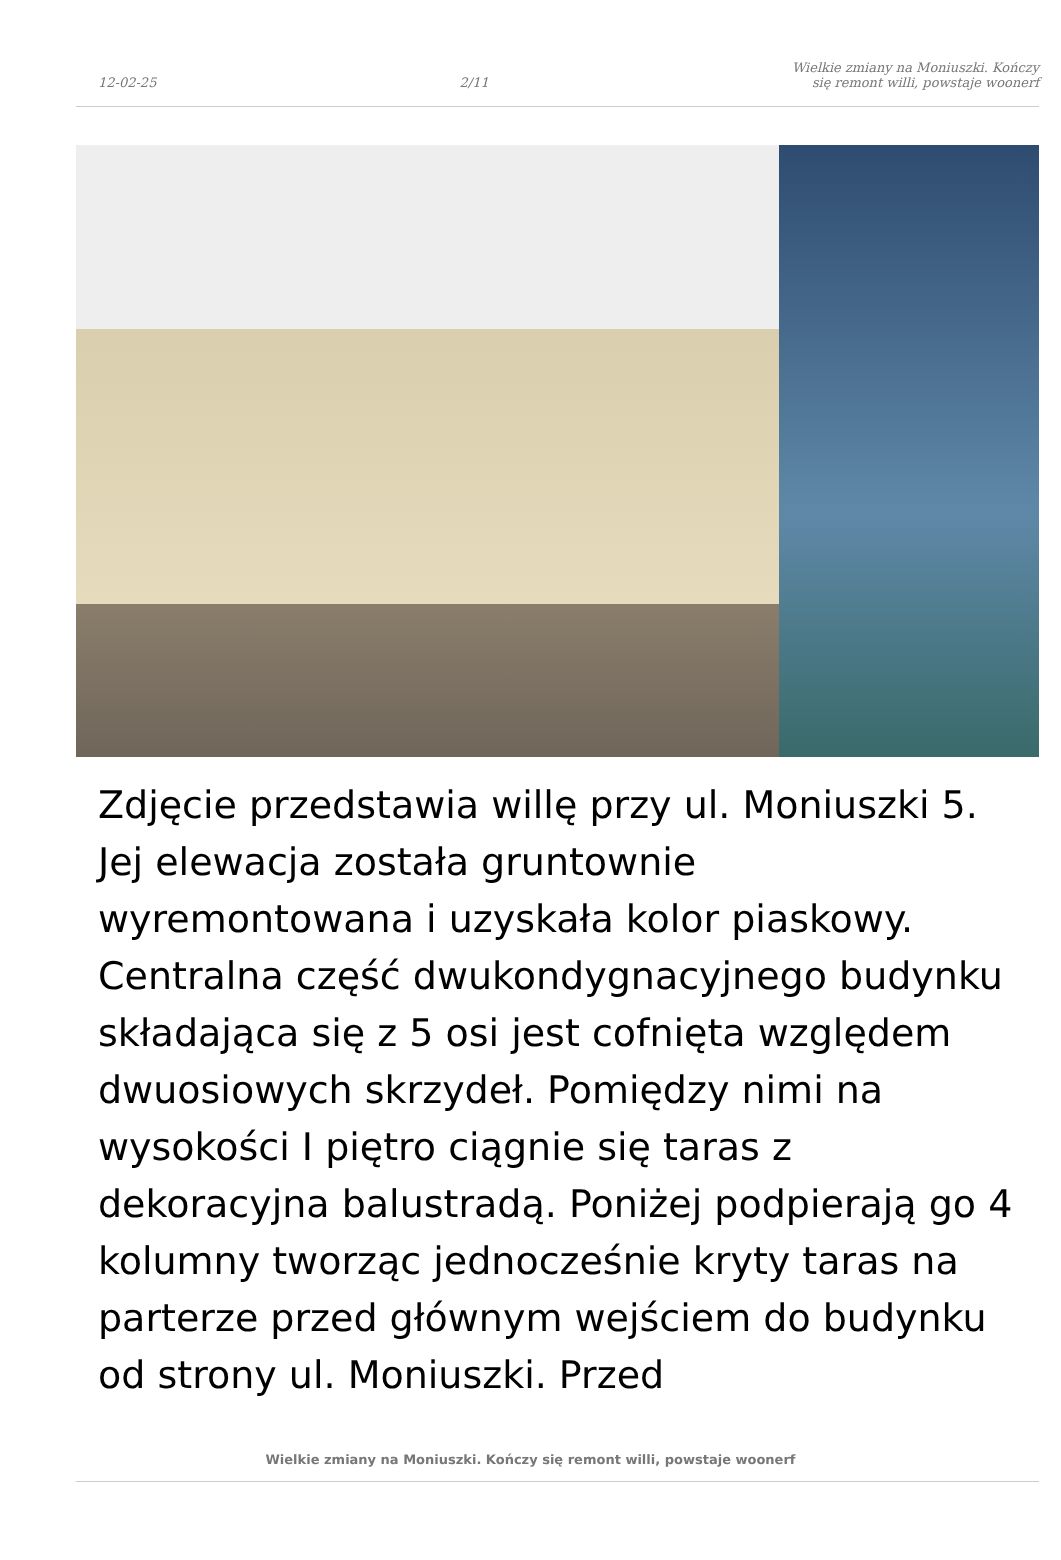12-02-25 2/11 Wielkie zmiany na Moniuszki. Kończy
się remont willi, powstaje woonerf
Zdjęcie przedstawia willę przy ul. Moniuszki 5. Jej elewacja została gruntownie wyremontowana i uzyskała kolor piaskowy. Centralna część dwukondygnacyjnego budynku składająca się z 5 osi jest cofnięta względem dwuosiowych skrzydeł. Pomiędzy nimi na wysokości I piętro ciągnie się taras z dekoracyjna balustradą. Poniżej podpierają go 4 kolumny tworząc jednocześnie kryty taras na parterze przed głównym wejściem do budynku od strony ul. Moniuszki. Przed
Wielkie zmiany na Moniuszki. Kończy się remont willi, powstaje woonerf